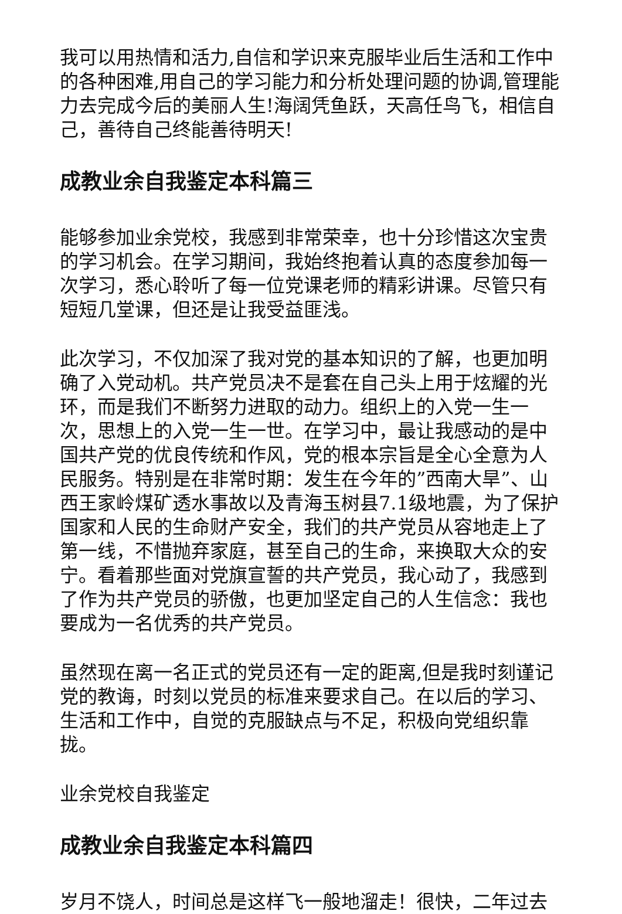我可以用热情和活力,自信和学识来克服毕业后生活和工作中的各种困难,用自己的学习能力和分析处理问题的协调,管理能力去完成今后的美丽人生!海阔凭鱼跃，天高任鸟飞，相信自己，善待自己终能善待明天!
成教业余自我鉴定本科篇三
能够参加业余党校，我感到非常荣幸，也十分珍惜这次宝贵的学习机会。在学习期间，我始终抱着认真的态度参加每一次学习，悉心聆听了每一位党课老师的精彩讲课。尽管只有短短几堂课，但还是让我受益匪浅。
此次学习，不仅加深了我对党的基本知识的了解，也更加明确了入党动机。共产党员决不是套在自己头上用于炫耀的光环，而是我们不断努力进取的动力。组织上的入党一生一次，思想上的入党一生一世。在学习中，最让我感动的是中国共产党的优良传统和作风，党的根本宗旨是全心全意为人民服务。特别是在非常时期：发生在今年的”西南大旱”、山西王家岭煤矿透水事故以及青海玉树县7.1级地震，为了保护国家和人民的生命财产安全，我们的共产党员从容地走上了第一线，不惜抛弃家庭，甚至自己的生命，来换取大众的安宁。看着那些面对党旗宣誓的共产党员，我心动了，我感到了作为共产党员的骄傲，也更加坚定自己的人生信念：我也要成为一名优秀的共产党员。
虽然现在离一名正式的党员还有一定的距离,但是我时刻谨记党的教诲，时刻以党员的标准来要求自己。在以后的学习、生活和工作中，自觉的克服缺点与不足，积极向党组织靠拢。
业余党校自我鉴定
成教业余自我鉴定本科篇四
岁月不饶人，时间总是这样飞一般地溜走！很快，二年过去